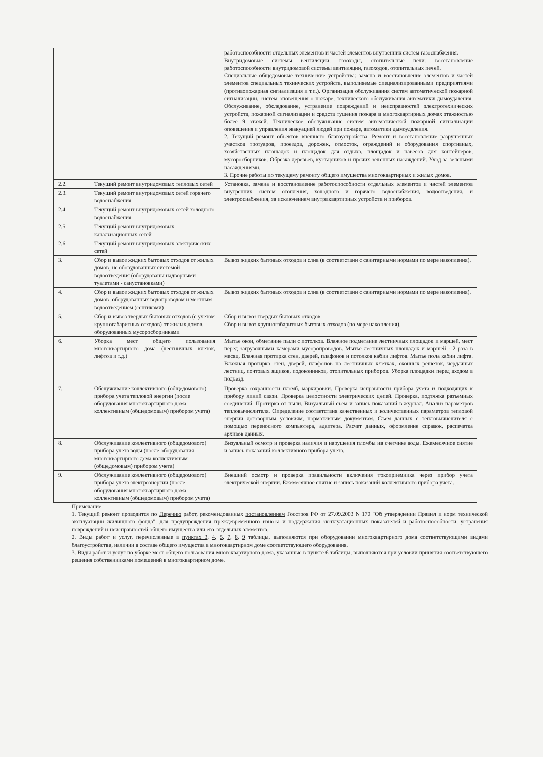| | | работоспособности отдельных элементов и частей элементов внутренних систем газоснабжения. Внутридомовые системы вентиляции, газоходы, отопительные печи: восстановление работоспособности внутридомовой системы вентиляции, газоходов, отопительных печей. Специальные общедомовые технические устройства: замена и восстановление элементов и частей элементов специальных технических устройств, выполняемые специализированными предприятиями (противопожарная сигнализация и т.п.). Организация обслуживания систем автоматической пожарной сигнализации, систем оповещения о пожаре; технического обслуживания автоматики дымоудаления. Обслуживание, обследование, устранение повреждений и неисправностей электротехнических устройств, пожарной сигнализации и средств тушения пожара в многоквартирных домах этажностью более 9 этажей. Техническое обслуживание систем автоматической пожарной сигнализации оповещения и управления эвакуацией людей при пожаре, автоматики дымоудаления. 2. Текущий ремонт объектов внешнего благоустройства. Ремонт и восстановление разрушенных участков тротуаров, проездов, дорожек, отмосток, ограждений и оборудования спортивных, хозяйственных площадок и площадок для отдыха, площадок и навесов для контейнеров, мусоросборников. Обрезка деревьев, кустарников и прочих зеленных насаждений. Уход за зелеными насаждениями. 3. Прочие работы по текущему ремонту общего имущества многоквартирных и жилых домов. |
| 2.2. | Текущий ремонт внутридомовых тепловых сетей | Установка, замена и восстановление работоспособности отдельных элементов и частей элементов внутренних систем отопления, холодного и горячего водоснабжения, водоотведения, и электроснабжения, за исключением внутриквартирных устройств и приборов. |
| 2.3. | Текущий ремонт внутридомовых сетей горячего водоснабжения | |
| 2.4. | Текущий ремонт внутридомовых сетей холодного водоснабжения | |
| 2.5. | Текущий ремонт внутридомовых канализационных сетей | |
| 2.6. | Текущий ремонт внутридомовых электрических сетей | |
| 3. | Сбор и вывоз жидких бытовых отходов от жилых домов, не оборудованных системой водоотведения (оборудованы надворными туалетами - санустановками) | Вывоз жидких бытовых отходов и слив (в соответствии с санитарными нормами по мере накопления). |
| 4. | Сбор и вывоз жидких бытовых отходов от жилых домов, оборудованных водопроводом и местным водоотведением (септиками) | Вывоз жидких бытовых отходов и слив (в соответствии с санитарными нормами по мере накопления). |
| 5. | Сбор и вывоз твердых бытовых отходов (с учетом крупногабаритных отходов) от жилых домов, оборудованных мусоросборниками | Сбор и вывоз твердых бытовых отходов. Сбор и вывоз крупногабаритных бытовых отходов (по мере накопления). |
| 6. | Уборка мест общего пользования многоквартирного дома (лестничных клеток, лифтов и т.д.) | Мытье окон, обметание пыли с потолков. Влажное подметание лестничных площадок и маршей, мест перед загрузочными камерами мусоропроводов. Мытье лестничных площадок и маршей - 2 раза в месяц. Влажная протирка стен, дверей, плафонов и потолков кабин лифтов. Мытье пола кабин лифта. Влажная протирка стен, дверей, плафонов на лестничных клетках, оконных решеток, чердачных лестниц, почтовых ящиков, подоконников, отопительных приборов. Уборка площадки перед входом в подъезд. |
| 7. | Обслуживание коллективного (общедомового) прибора учета тепловой энергии (после оборудования многоквартирного дома коллективным (общедомовым) прибором учета) | Проверка сохранности пломб, маркировки. Проверка исправности прибора учета и подходящих к прибору линий связи. Проверка целостности электрических цепей. Проверка, подтяжка разъемных соединений. Протирка от пыли. Визуальный съем и запись показаний в журнал. Анализ параметров тепловычислителя. Определение соответствия качественных и количественных параметров тепловой энергии договорным условиям, нормативным документам. Съем данных с тепловычислителя с помощью переносного компьютера, адаптера. Расчет данных, оформление справок, распечатка архивов данных. |
| 8. | Обслуживание коллективного (общедомового) прибора учета воды (после оборудования многоквартирного дома коллективным (общедомовым) прибором учета) | Визуальный осмотр и проверка наличия и нарушения пломбы на счетчике воды. Ежемесячное снятие и запись показаний коллективного прибора учета. |
| 9. | Обслуживание коллективного (общедомового) прибора учета электроэнергии (после оборудования многоквартирного дома коллективным (общедомовым) прибором учета) | Внешний осмотр и проверка правильности включения токоприемника через прибор учета электрической энергии. Ежемесячное снятие и запись показаний коллективного прибора учета. |
Примечание.
1. Текущий ремонт проводится по Перечню работ, рекомендованных постановлением Госстроя РФ от 27.09.2003 N 170 "Об утверждении Правил и норм технической эксплуатации жилищного фонда", для предупреждения преждевременного износа и поддержания эксплуатационных показателей и работоспособности, устранения повреждений и неисправностей общего имущества или его отдельных элементов.
2. Виды работ и услуг, перечисленные в пунктах 3, 4, 5, 7, 8, 9 таблицы, выполняются при оборудовании многоквартирного дома соответствующими видами благоустройства, наличии в составе общего имущества в многоквартирном доме соответствующего оборудования.
3. Виды работ и услуг по уборке мест общего пользования многоквартирного дома, указанные в пункте 6 таблицы, выполняются при условии принятия соответствующего решения собственниками помещений в многоквартирном доме.